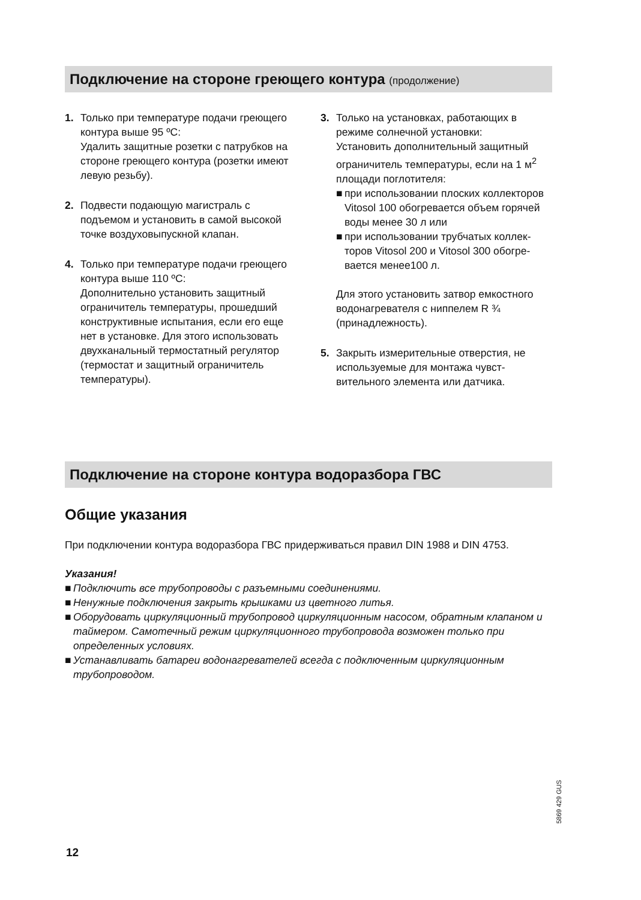Подключение на стороне греющего контура (продолжение)
1. Только при температуре подачи грею­щего контура выше 95 ºC:
Удалить защитные розетки с патрубков на стороне греющего контура (розетки имеют левую резьбу).
2. Подвести подающую магистраль с подъемом и установить в самой высо­кой точке воздуховыпускной клапан.
4. Только при температуре подачи грею­щего контура выше 110 ºC:
Дополнительно установить защитный ограничитель температуры, прошед­ший конструктивные испытания, если его еще нет в установке. Для этого ис­пользовать двухканальный термостат­ный регулятор (термостат и защитный ограничитель температуры).
3. Только на установках, работающих в режиме солнечной установки:
Установить дополнительный защит­ный ограничитель температуры, если на 1 м<sup>2</sup> площади поглотителя:
■ при использовании плоских коллекто­ров Vitosol 100 обогревается объем горячей воды менее 30 л или
■ при использовании трубчатых коллек­торов Vitosol 200 и Vitosol 300 обогре­вается менее100 л.
Для этого установить затвор емкост­ного водонагревателя с ниппелем R ¾ (принадлежность).
5. Закрыть измерительные отверстия, не используемые для монтажа чувст­вительного элемента или датчика.
Подключение на стороне контура водоразбора ГВС
Общие указания
При подключении контура водоразбора ГВС придерживаться правил DIN 1988 и DIN 4753.
Указания!
■ Подключить все трубопроводы с разъемными соединениями.
■ Ненужные подключения закрыть крышками из цветного литья.
■ Оборудовать циркуляционный трубопровод циркуляционным насосом, обратным клапаном и таймером. Самотечный режим циркуляционного трубопровода возмо­жен только при определенных условиях.
■ Устанавливать батареи водонагревателей всегда с подключенным циркуляцион­ным трубопроводом.
5869 429 GUS
12